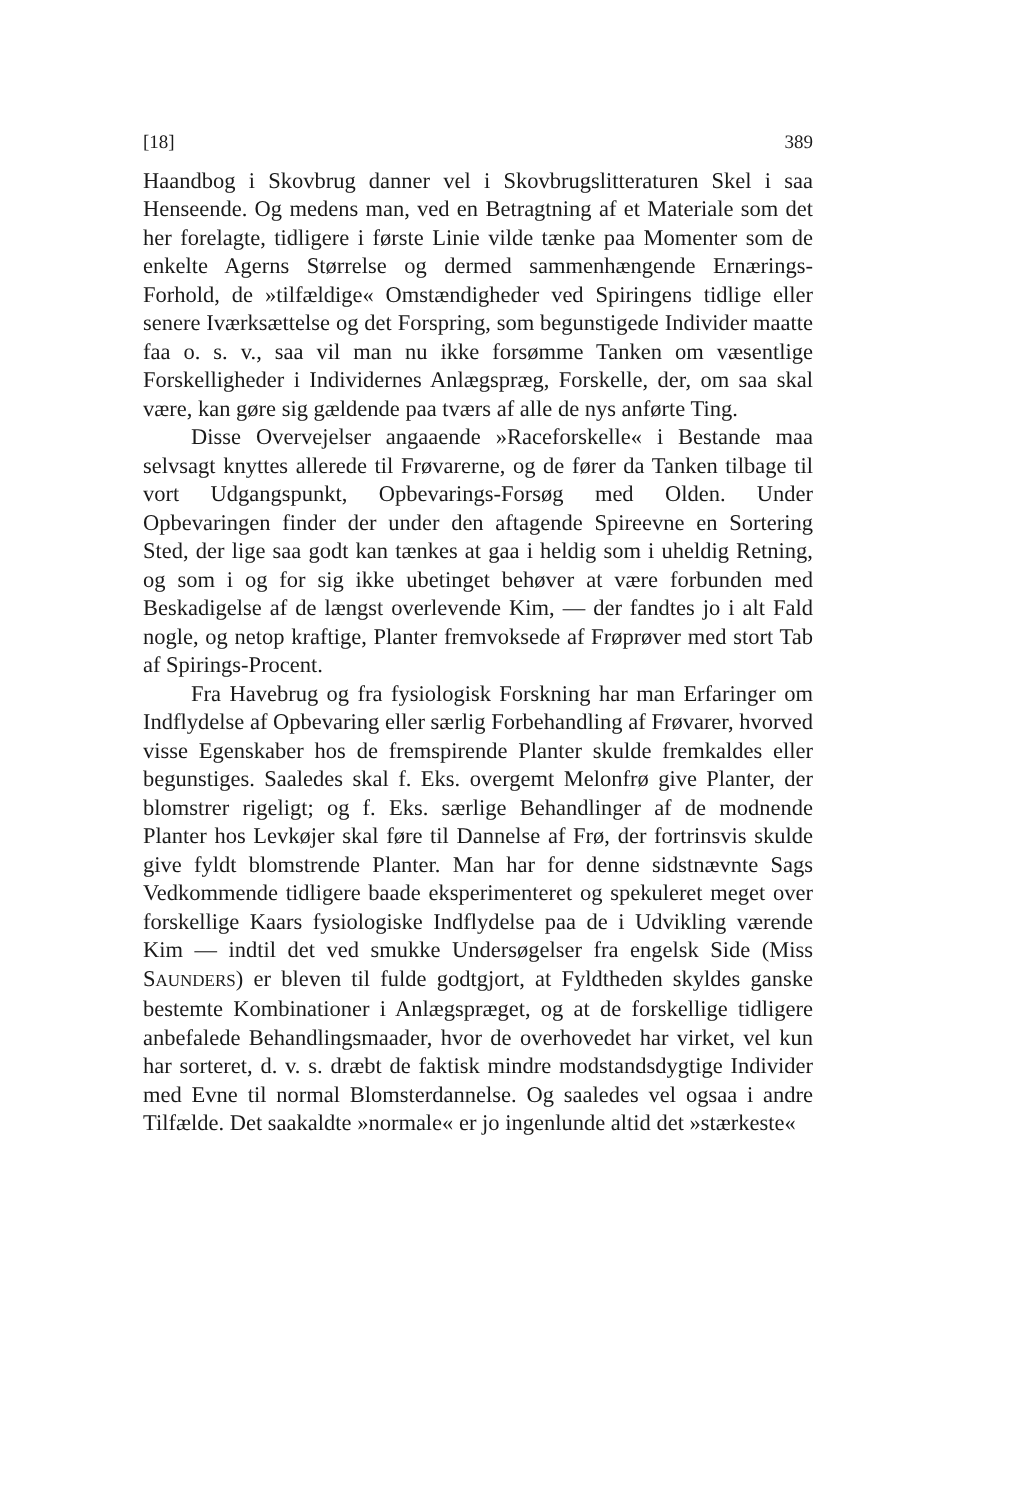[18] 389
Haandbog i Skovbrug danner vel i Skovbrugslitteraturen Skel i saa Henseende. Og medens man, ved en Betragtning af et Materiale som det her forelagte, tidligere i første Linie vilde tænke paa Momenter som de enkelte Agerns Størrelse og dermed sammenhængende Ernærings-Forhold, de »tilfældige« Omstændigheder ved Spiringens tidlige eller senere Iværksættelse og det Forspring, som begunstigede Individer maatte faa o. s. v., saa vil man nu ikke forsømme Tanken om væsentlige Forskelligheder i Individernes Anlægspræg, Forskelle, der, om saa skal være, kan gøre sig gældende paa tværs af alle de nys anførte Ting.
Disse Overvejelser angaaende »Raceforskelle« i Bestande maa selvsagt knyttes allerede til Frøvarerne, og de fører da Tanken tilbage til vort Udgangspunkt, Opbevarings-Forsøg med Olden. Under Opbevaringen finder der under den aftagende Spireevne en Sortering Sted, der lige saa godt kan tænkes at gaa i heldig som i uheldig Retning, og som i og for sig ikke ubetinget behøver at være forbunden med Beskadigelse af de længst overlevende Kim, — der fandtes jo i alt Fald nogle, og netop kraftige, Planter fremvoksede af Frøprøver med stort Tab af Spirings-Procent.
Fra Havebrug og fra fysiologisk Forskning har man Erfaringer om Indflydelse af Opbevaring eller særlig Forbehandling af Frøvarer, hvorved visse Egenskaber hos de fremspirende Planter skulde fremkaldes eller begunstiges. Saaledes skal f. Eks. overgemt Melonfrø give Planter, der blomstrer rigeligt; og f. Eks. særlige Behandlinger af de modnende Planter hos Levkøjer skal føre til Dannelse af Frø, der fortrinsvis skulde give fyldt blomstrende Planter. Man har for denne sidstnævnte Sags Vedkommende tidligere baade eksperimenteret og spekuleret meget over forskellige Kaars fysiologiske Indflydelse paa de i Udvikling værende Kim — indtil det ved smukke Undersøgelser fra engelsk Side (Miss SAUNDERS) er bleven til fulde godtgjort, at Fyldtheden skyldes ganske bestemte Kombinationer i Anlægspræget, og at de forskellige tidligere anbefalede Behandlingsmaader, hvor de overhovedet har virket, vel kun har sorteret, d. v. s. dræbt de faktisk mindre modstandsdygtige Individer med Evne til normal Blomsterdannelse. Og saaledes vel ogsaa i andre Tilfælde. Det saakaldte »normale« er jo ingenlunde altid det »stærkeste«